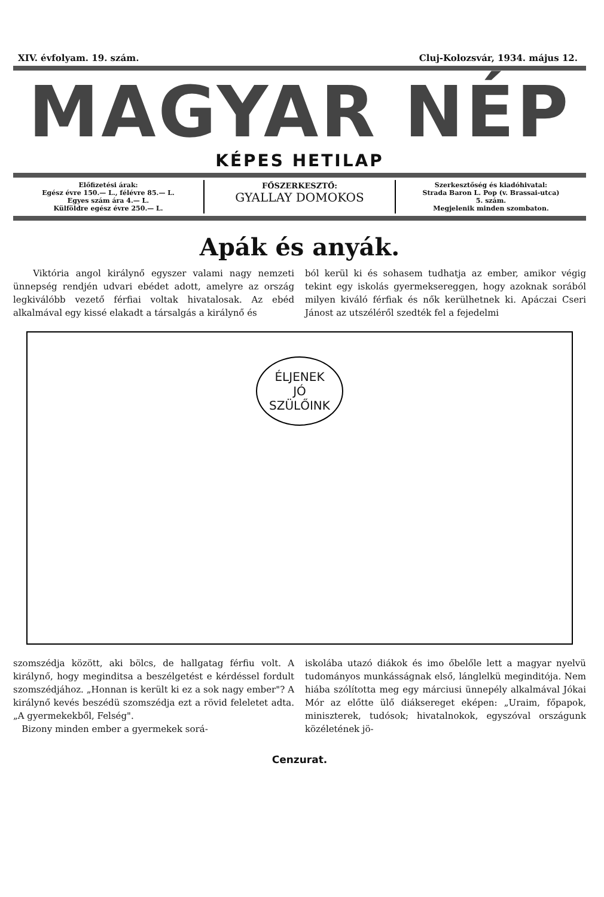XIV. évfolyam. 19. szám. Cluj-Kolozsvár, 1934. május 12.
MAGYAR NÉP
KÉPES HETILAP
Előfizetési árak:
Egész évre 150.— L., félévre 85.— L.
Egyes szám ára 4.— L.
Külföldre egész évre 250.— L.
FŐSZERKESZTŐ:
GYALLAY DOMOKOS
Szerkesztőség és kiadóhivatal:
Strada Baron L. Pop (v. Brassai-utca)
5. szám.
Megjelenik minden szombaton.
Apák és anyák.
Viktória angol királynő egyszer valami nagy nemzeti ünnepség rendjén udvari ebédet adott, amelyre az ország legkiválóbb vezető férfiai voltak hivatalosak. Az ebéd alkalmával egy kissé elakadt a társalgás a királynő és
ból kerül ki és sohasem tudhatja az ember, amikor végig tekint egy iskolás gyermeksereggen, hogy azoknak sorából milyen kiváló férfiak és nők kerülhetnek ki. Apáczai Cseri Jánost az utszéléről szedték fel a fejedelmi
ÉLJENEK
JÓ
SZÜLŐINK
szomszédja között, aki bölcs, de hallgatag férfiu volt. A királynő, hogy meginditsa a beszélgetést e kérdéssel fordult szomszédjához. „Honnan is került ki ez a sok nagy ember"? A királynő kevés beszédü szomszédja ezt a rövid feleletet adta. „A gyermekekből, Felség".
Bizony minden ember a gyermekek sorá-
iskolába utazó diákok és imo őbelőle lett a magyar nyelvü tudományos munkásságnak első, lánglelkü meginditója. Nem hiába szólította meg egy márciusi ünnepély alkalmával Jókai Mór az előtte ülő diáksereget eképen: „Uraim, főpapok, miniszterek, tudósok; hivatalnokok, egyszóval országunk közéletének jö-
Cenzurat.